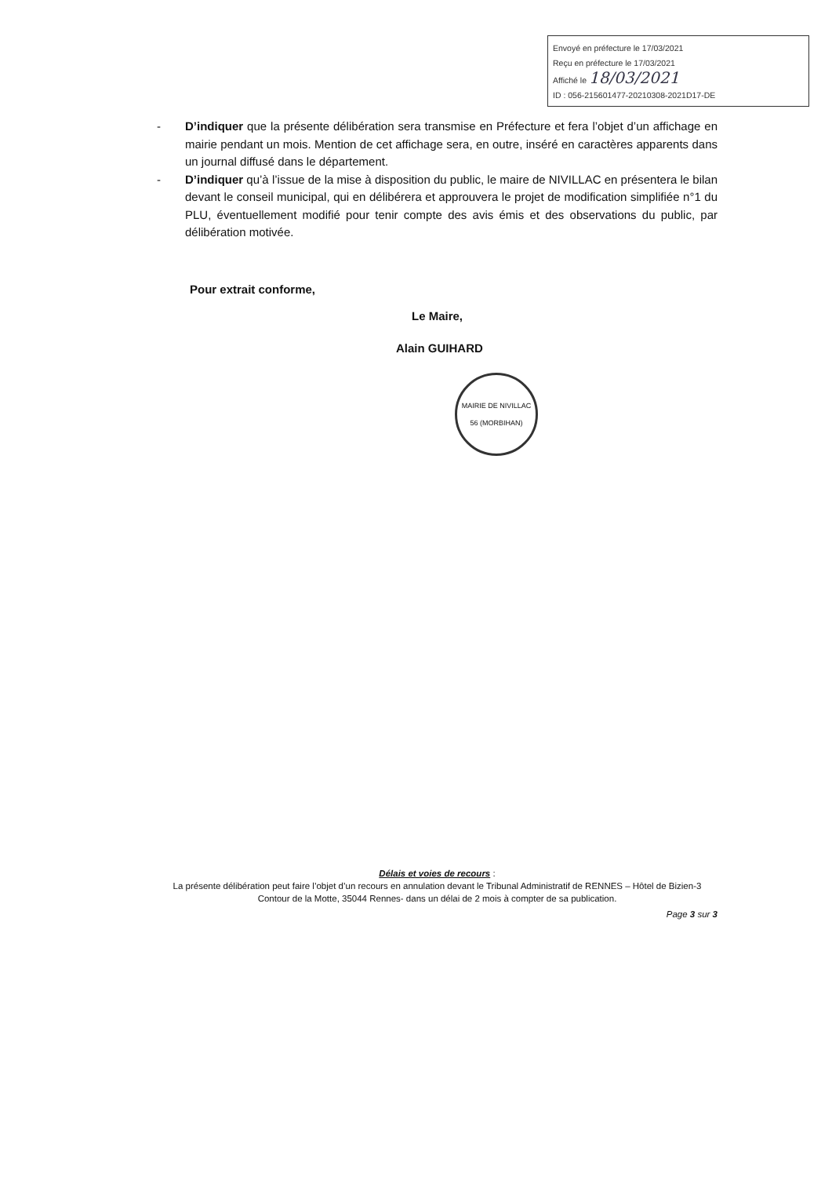Envoyé en préfecture le 17/03/2021
Reçu en préfecture le 17/03/2021
Affiché le 18/03/2021
ID : 056-215601477-20210308-2021D17-DE
- D’indiquer que la présente délibération sera transmise en Préfecture et fera l’objet d’un affichage en mairie pendant un mois. Mention de cet affichage sera, en outre, inséré en caractères apparents dans un journal diffusé dans le département.
- D’indiquer qu’à l’issue de la mise à disposition du public, le maire de NIVILLAC en présentera le bilan devant le conseil municipal, qui en délibérera et approuvera le projet de modification simplifiée n°1 du PLU, éventuellement modifié pour tenir compte des avis émis et des observations du public, par délibération motivée.
Pour extrait conforme,
Le Maire,
Alain GUIHARD
MAIRIE DE NIVILLAC
56 (MORBIHAN)
Délais et voies de recours :
La présente délibération peut faire l’objet d’un recours en annulation devant le Tribunal Administratif de RENNES – Hôtel de Bizien-3 Contour de la Motte, 35044 Rennes- dans un délai de 2 mois à compter de sa publication.
Page 3 sur 3